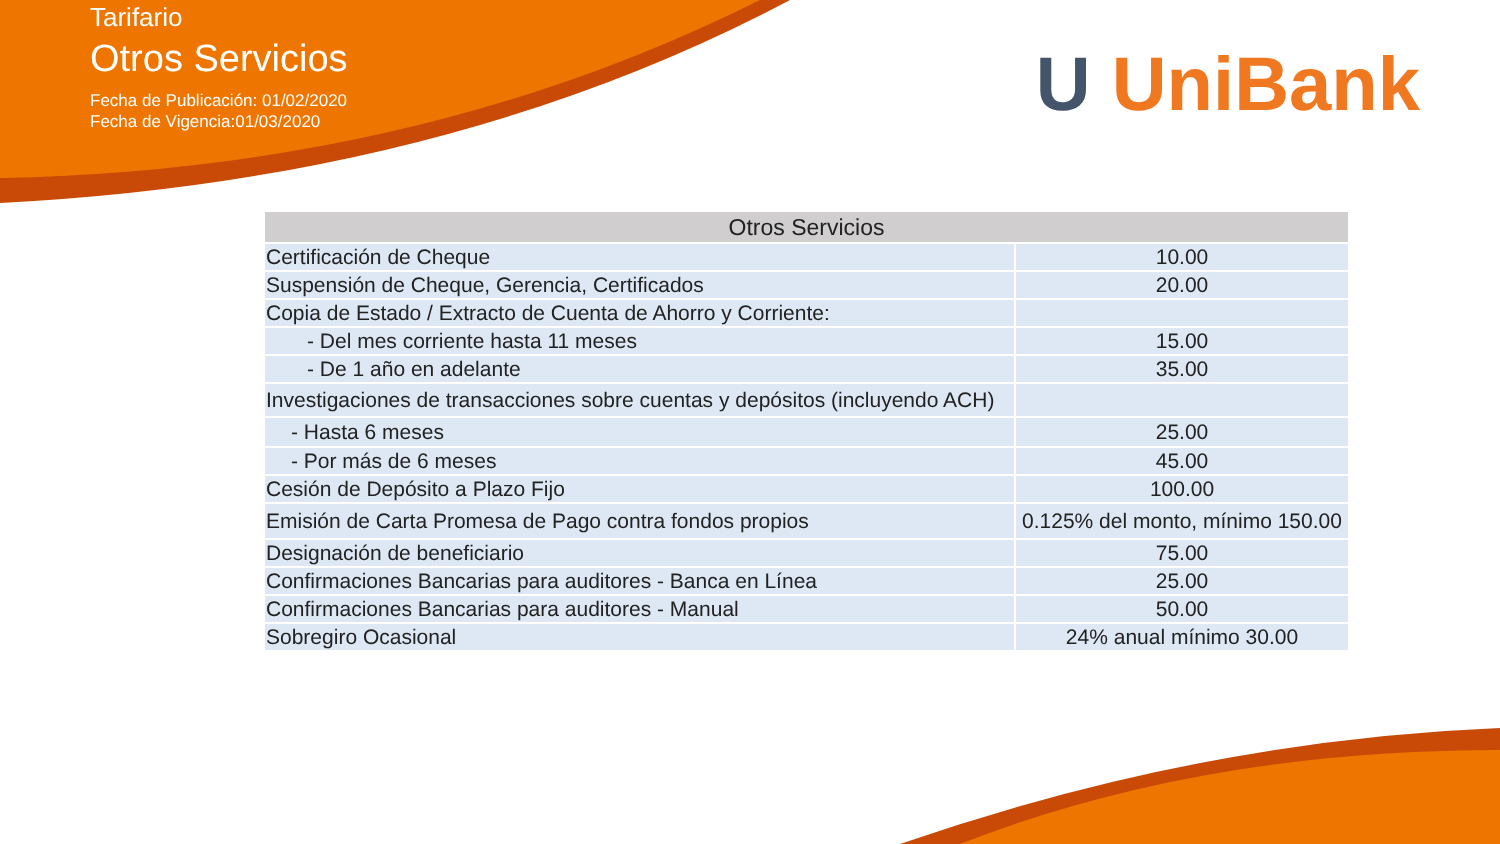Tarifario
Otros Servicios
Fecha de Publicación: 01/02/2020
Fecha de Vigencia:01/03/2020
U UniBank
| Otros Servicios | |
| --- | --- |
| Certificación de Cheque | 10.00 |
| Suspensión de Cheque, Gerencia, Certificados | 20.00 |
| Copia de Estado / Extracto de Cuenta de Ahorro y Corriente: | |
| - Del mes corriente hasta 11 meses | 15.00 |
| - De 1 año en adelante | 35.00 |
| Investigaciones de transacciones sobre cuentas y depósitos (incluyendo ACH) | |
| - Hasta 6 meses | 25.00 |
| - Por más de 6 meses | 45.00 |
| Cesión de Depósito a Plazo Fijo | 100.00 |
| Emisión de Carta Promesa de Pago contra fondos propios | 0.125% del monto, mínimo 150.00 |
| Designación de beneficiario | 75.00 |
| Confirmaciones Bancarias para auditores - Banca en Línea | 25.00 |
| Confirmaciones Bancarias para auditores - Manual | 50.00 |
| Sobregiro Ocasional | 24% anual mínimo 30.00 |